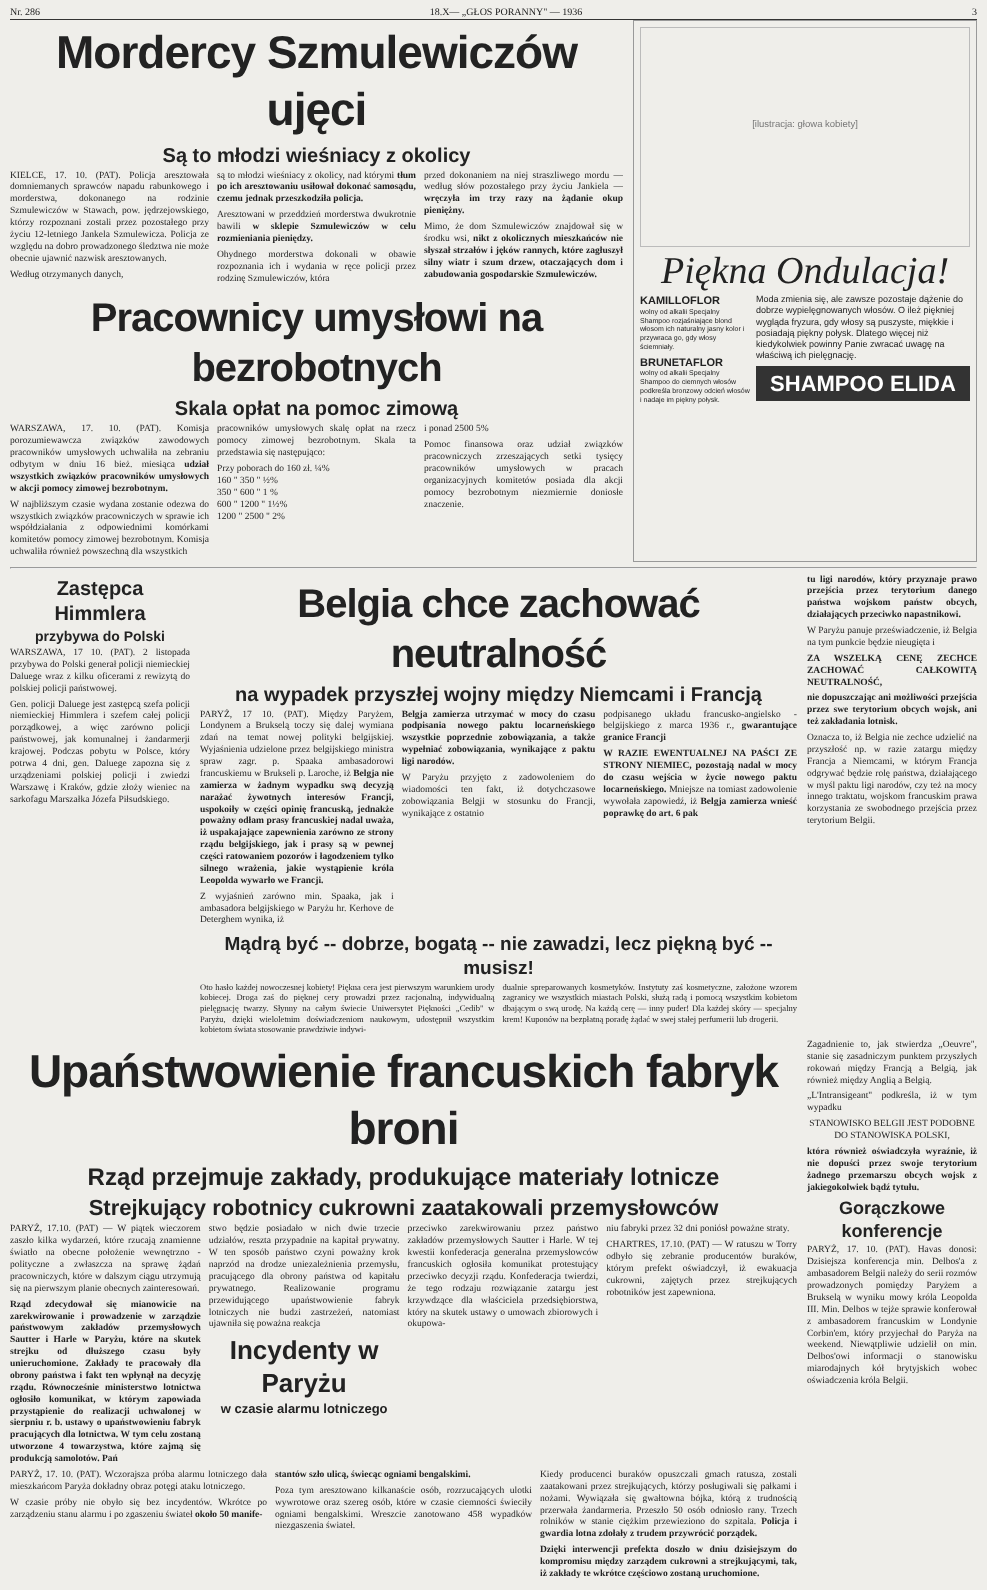Nr. 286 18.X— „GŁOS PORANNY" — 1936 3
Mordercy Szmulewiczów ujęci
Są to młodzi wieśniacy z okolicy
KIELCE, 17. 10. (PAT). Policja aresztowała domniemanych sprawców napadu rabunkowego i morderstwa, dokonanego na rodzinie Szmulewiczów w Stawach, pow. jędrzejowskiego, którzy rozpoznani zostali przez pozostałego przy życiu 12-letniego Jankela Szmulewicza. Policja ze względu na dobro prowadzonego śledztwa nie może obecnie ujawnić nazwisk aresztowanych.
Według otrzymanych danych,
są to młodzi wieśniacy z okolicy, nad którymi tłum po ich aresztowaniu usiłował dokonać samosądu, czemu jednak przeszkodziła policja.
Aresztowani w przeddzień morderstwa dwukrotnie bawili w sklepie Szmulewiczów w celu rozmieniania pieniędzy.
Ohydnego morderstwa dokonali w obawie rozpoznania ich i wydania w ręce policji przez rodzinę Szmulewiczów, która
przed dokonaniem na niej straszliwego mordu — według słów pozostałego przy życiu Jankiela — wręczyła im trzy razy na żądanie okup pieniężny.
Mimo, że dom Szmulewiczów znajdował się w środku wsi, nikt z okolicznych mieszkańców nie słyszał strzałów i jęków rannych, które zagłuszył silny wiatr i szum drzew, otaczających dom i zabudowania gospodarskie Szmulewiczów.
Pracownicy umysłowi na bezrobotnych
Skala opłat na pomoc zimową
WARSZAWA, 17. 10. (PAT). Komisja porozumiewawcza związków zawodowych pracowników umysłowych uchwaliła na zebraniu odbytym w dniu 16 bież. miesiąca udział wszystkich związków pracowników umysłowych w akcji pomocy zimowej bezrobotnym.
W najbliższym czasie wydana zostanie odezwa do wszystkich związków pracowniczych w sprawie ich współdziałania z odpowiednimi komórkami komitetów pomocy zimowej bezrobotnym. Komisja uchwaliła również powszechną dla wszystkich
pracowników umysłowych skalę opłat na rzecz pomocy zimowej bezrobotnym. Skala ta przedstawia się następująco:
Przy poborach do 160 zł. ¼%
160 " 350 " ½%
350 " 600 " 1 %
600 " 1200 " 1½%
1200 " 2500 " 2%
i ponad 2500 5%
Pomoc finansowa oraz udział związków pracowniczych zrzeszających setki tysięcy pracowników umysłowych w pracach organizacyjnych komitetów posiada dla akcji pomocy bezrobotnym niezmiernie doniosłe znaczenie.
[ilustracja: głowa kobiety]
Piękna Ondulacja!
KAMILLOFLOR
wolny od alkalii Specjalny Shampoo rozjaśniające blond włosom ich naturalny jasny kolor i przywraca go, gdy włosy ściemniały.
BRUNETAFLOR
wolny od alkalii Specjalny Shampoo do ciemnych włosów podkreśla bronzowy odcień włosów i nadaje im piękny połysk.
Moda zmienia się, ale zawsze pozostaje dążenie do dobrze wypielęgnowanych włosów. O ileż piękniej wygląda fryzura, gdy włosy są puszyste, miękkie i posiadają piękny połysk. Dlatego więcej niż kiedykolwiek powinny Panie zwracać uwagę na właściwą ich pielęgnację.
SHAMPOO ELIDA
Zastępca Himmlera
przybywa do Polski
WARSZAWA, 17 10. (PAT). 2 listopada przybywa do Polski generał policji niemieckiej Daluege wraz z kilku oficerami z rewizytą do polskiej policji państwowej.
Gen. policji Daluege jest zastępcą szefa policji niemieckiej Himmlera i szefem całej policji porządkowej, a więc zarówno policji państwowej, jak komunalnej i żandarmerji krajowej. Podczas pobytu w Polsce, który potrwa 4 dni, gen. Daluege zapozna się z urządzeniami polskiej policji i zwiedzi Warszawę i Kraków, gdzie złoży wieniec na sarkofagu Marszałka Józefa Piłsudskiego.
Belgia chce zachować neutralność
na wypadek przyszłej wojny między Niemcami i Francją
PARYŻ, 17 10. (PAT). Między Paryżem, Londynem a Brukselą toczy się dalej wymiana zdań na temat nowej polityki belgijskiej. Wyjaśnienia udzielone przez belgijskiego ministra spraw zagr. p. Spaaka ambasadorowi francuskiemu w Brukseli p. Laroche, iż Belgja nie zamierza w żadnym wypadku swą decyzją narażać żywotnych interesów Francji, uspokoiły w części opinię francuską, jednakże poważny odłam prasy francuskiej nadal uważa, iż uspakajające zapewnienia zarówno ze strony rządu belgijskiego, jak i prasy są w pewnej części ratowaniem pozorów i łagodzeniem tylko silnego wrażenia, jakie wystąpienie króla Leopolda wywarło we Francji.
Z wyjaśnień zarówno min. Spaaka, jak i ambasadora belgijskiego w Paryżu hr. Kerhove de Deterghem wynika, iż
Belgja zamierza utrzymać w mocy do czasu podpisania nowego paktu locarneńskiego wszystkie poprzednie zobowiązania, a także wypełniać zobowiązania, wynikające z paktu ligi narodów.
W Paryżu przyjęto z zadowoleniem do wiadomości ten fakt, iż dotychczasowe zobowiązania Belgji w stosunku do Francji, wynikające z ostatnio
podpisanego układu francusko-angielsko - belgijskiego z marca 1936 r., gwarantujące granice Francji
W RAZIE EWENTUALNEJ NA PAŚCI ZE STRONY NIEMIEC, pozostają nadal w mocy do czasu wejścia w życie nowego paktu locarneńskiego. Mniejsze na tomiast zadowolenie wywołała zapowiedź, iż Belgja zamierza wnieść poprawkę do art. 6 pak
Mądrą być -- dobrze, bogatą -- nie zawadzi, lecz piękną być -- musisz!
Oto hasło każdej nowoczesnej kobiety! Piękna cera jest pierwszym warunkiem urody kobiecej. Droga zaś do pięknej cery prowadzi przez racjonalną, indywidualną pielęgnację twarzy. Słynny na całym świecie Uniwersytet Piękności „Cedib" w Paryżu, dzięki wieloletnim doświadczeniom naukowym, udostępnił wszystkim kobietom świata stosowanie prawdziwie indywi-
dualnie spreparowanych kosmetyków. Instytuty zaś kosmetyczne, założone wzorem zagranicy we wszystkich miastach Polski, służą radą i pomocą wszystkim kobietom dbającym o swą urodę. Na każdą cerę — inny puder! Dla każdej skóry — specjalny krem! Kuponów na bezpłatną poradę żądać w swej stałej perfumerii lub drogerii.
tu ligi narodów, który przyznaje prawo przejścia przez terytorium danego państwa wojskom państw obcych, działających przeciwko napastnikowi.
W Paryżu panuje przeświadczenie, iż Belgia na tym punkcie będzie nieugięta i
ZA WSZELKĄ CENĘ ZECHCE ZACHOWAĆ CAŁKOWITĄ NEUTRALNOŚĆ,
nie dopuszczając ani możliwości przejścia przez swe terytorium obcych wojsk, ani też zakładania lotnisk.
Oznacza to, iż Belgia nie zechce udzielić na przyszłość np. w razie zatargu między Francja a Niemcami, w którym Francja odgrywać będzie rolę państwa, działającego w myśl paktu ligi narodów, czy też na mocy innego traktatu, wojskom francuskim prawa korzystania ze swobodnego przejścia przez terytorium Belgii.
Upaństwowienie francuskich fabryk broni
Rząd przejmuje zakłady, produkujące materiały lotnicze
Strejkujący robotnicy cukrowni zaatakowali przemysłowców
PARYŻ, 17.10. (PAT) — W piątek wieczorem zaszło kilka wydarzeń, które rzucają znamienne światło na obecne położenie wewnętrzno - polityczne a zwłaszcza na sprawę żądań pracowniczych, które w dalszym ciągu utrzymują się na pierwszym planie obecnych zainteresowań.
Rząd zdecydował się mianowicie na zarekwirowanie i prowadzenie w zarządzie państwowym zakładów przemysłowych Sautter i Harle w Paryżu, które na skutek strejku od dłuższego czasu były unieruchomione. Zakłady te pracowały dla obrony państwa i fakt ten wpłynął na decyzję rządu. Równocześnie ministerstwo lotnictwa ogłosiło komunikat, w którym zapowiada przystąpienie do realizacji uchwalonej w sierpniu r. b. ustawy o upaństwowieniu fabryk pracujących dla lotnictwa. W tym celu zostaną utworzone 4 towarzystwa, które zajmą się produkcją samolotów. Pań
stwo będzie posiadało w nich dwie trzecie udziałów, reszta przypadnie na kapitał prywatny. W ten sposób państwo czyni poważny krok naprzód na drodze uniezależnienia przemysłu, pracującego dla obrony państwa od kapitału prywatnego. Realizowanie programu przewidującego upaństwowienie fabryk lotniczych nie budzi zastrzeżeń, natomiast ujawniła się poważna reakcja
Incydenty w Paryżu
w czasie alarmu lotniczego
przeciwko zarekwirowaniu przez państwo zakładów przemysłowych Sautter i Harle. W tej kwestii konfederacja generalna przemysłowców francuskich ogłosiła komunikat protestujący przeciwko decyzji rządu. Konfederacja twierdzi, że tego rodzaju rozwiązanie zatargu jest krzywdzące dla właściciela przedsiębiorstwa, który na skutek ustawy o umowach zbiorowych i okupowa-
niu fabryki przez 32 dni poniósł poważne straty.
CHARTRES, 17.10. (PAT) — W ratuszu w Torry odbyło się zebranie producentów buraków, którym prefekt oświadczył, iż ewakuacja cukrowni, zajętych przez strejkujących robotników jest zapewniona.
PARYŻ, 17. 10. (PAT). Wczorajsza próba alarmu lotniczego dała mieszkańcom Paryża dokładny obraz potęgi ataku lotniczego.
W czasie próby nie obyło się bez incydentów. Wkrótce po zarządzeniu stanu alarmu i po zgaszeniu świateł około 50 manife-
stantów szło ulicą, świecąc ogniami bengalskimi.
Poza tym aresztowano kilkanaście osób, rozrzucających ulotki wywrotowe oraz szereg osób, które w czasie ciemności świeciły ogniami bengalskimi. Wreszcie zanotowano 458 wypadków niezgaszenia świateł.
Kiedy producenci buraków opuszczali gmach ratusza, zostali zaatakowani przez strejkujących, którzy posługiwali się pałkami i nożami. Wywiązała się gwałtowna bójka, którą z trudnością przerwała żandarmeria. Przeszło 50 osób odniosło rany. Trzech rolników w stanie ciężkim przewieziono do szpitala. Policja i gwardia lotna zdołały z trudem przywrócić porządek.
Dzięki interwencji prefekta doszło w dniu dzisiejszym do kompromisu między zarządem cukrowni a strejkującymi, tak, iż zakłady te wkrótce częściowo zostaną uruchomione.
Zagadnienie to, jak stwierdza „Oeuvre", stanie się zasadniczym punktem przyszłych rokowań między Francją a Belgią, jak również między Anglią a Belgią.
„L'Intransigeant" podkreśla, iż w tym wypadku
STANOWISKO BELGII JEST PODOBNE DO STANOWISKA POLSKI,
która również oświadczyła wyraźnie, iż nie dopuści przez swoje terytorium żadnego przemarszu obcych wojsk z jakiegokolwiek bądź tytułu.
Gorączkowe konferencje
PARYŻ, 17. 10. (PAT). Havas donosi: Dzisiejsza konferencja min. Delbos'a z ambasadorem Belgii należy do serii rozmów prowadzonych pomiędzy Paryżem a Brukselą w wyniku mowy króla Leopolda III. Min. Delbos w tejże sprawie konferował z ambasadorem francuskim w Londynie Corbin'em, który przyjechał do Paryża na weekend. Niewątpliwie udzielił on min. Delbos'owi informacji o stanowisku miarodajnych kół brytyjskich wobec oświadczenia króla Belgii.